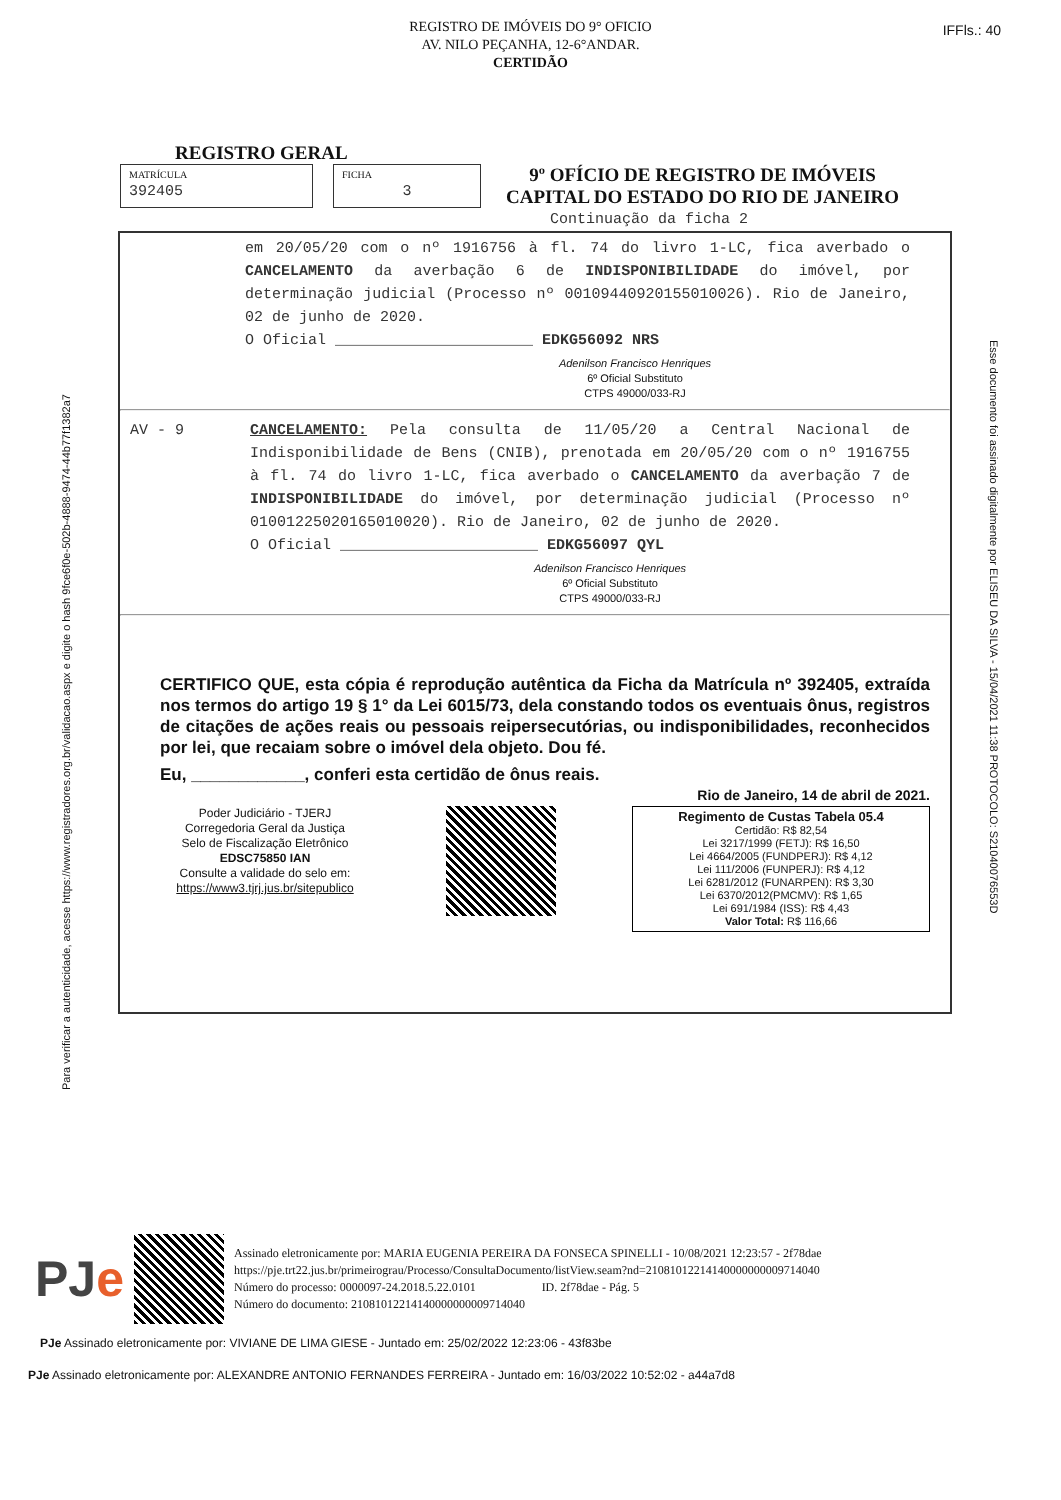IFFls.: 40
REGISTRO DE IMÓVEIS DO 9° OFICIO
AV. NILO PEÇANHA, 12-6°ANDAR.
CERTIDÃO
Para verificar a autenticidade, acesse https://www.registradores.org.br/validacao.aspx e digite o hash 9fce6f0e-502b-4888-9474-44b77f1382a7
Esse documento foi assinado digitalmente por ELISEU DA SILVA - 15/04/2021 11:38 PROTOCOLO: S21040076553D
REGISTRO GERAL
MATRÍCULA
392405
FICHA
3
9º OFÍCIO DE REGISTRO DE IMÓVEIS
CAPITAL DO ESTADO DO RIO DE JANEIRO
Continuação da ficha 2
em 20/05/20 com o nº 1916756 à fl. 74 do livro 1-LC, fica averbado o CANCELAMENTO da averbação 6 de INDISPONIBILIDADE do imóvel, por determinação judicial (Processo nº 00109440920155010026). Rio de Janeiro, 02 de junho de 2020.
O Oficial ______________________ EDKG56092 NRS
Adenilson Francisco Henriques
6º Oficial Substituto
CTPS 49000/033-RJ
AV - 9 CANCELAMENTO: Pela consulta de 11/05/20 a Central Nacional de Indisponibilidade de Bens (CNIB), prenotada em 20/05/20 com o nº 1916755 à fl. 74 do livro 1-LC, fica averbado o CANCELAMENTO da averbação 7 de INDISPONIBILIDADE do imóvel, por determinação judicial (Processo nº 01001225020165010020). Rio de Janeiro, 02 de junho de 2020.
O Oficial ______________________ EDKG56097 QYL
Adenilson Francisco Henriques
6º Oficial Substituto
CTPS 49000/033-RJ
CERTIFICO QUE, esta cópia é reprodução autêntica da Ficha da Matrícula nº 392405, extraída nos termos do artigo 19 § 1° da Lei 6015/73, dela constando todos os eventuais ônus, registros de citações de ações reais ou pessoais reipersecutórias, ou indisponibilidades, reconhecidos por lei, que recaiam sobre o imóvel dela objeto. Dou fé.
Eu, ____________, conferi esta certidão de ônus reais.
Rio de Janeiro, 14 de abril de 2021.
Poder Judiciário - TJERJ
Corregedoria Geral da Justiça
Selo de Fiscalização Eletrônico
EDSC75850 IAN
Consulte a validade do selo em:
https://www3.tjrj.jus.br/sitepublico
Regimento de Custas Tabela 05.4
Certidão: R$ 82,54
Lei 3217/1999 (FETJ): R$ 16,50
Lei 4664/2005 (FUNDPERJ): R$ 4,12
Lei 111/2006 (FUNPERJ): R$ 4,12
Lei 6281/2012 (FUNARPEN): R$ 3,30
Lei 6370/2012(PMCMV): R$ 1,65
Lei 691/1984 (ISS): R$ 4,43
Valor Total: R$ 116,66
PJe
Assinado eletronicamente por: MARIA EUGENIA PEREIRA DA FONSECA SPINELLI - 10/08/2021 12:23:57 - 2f78dae
https://pje.trt22.jus.br/primeirograu/Processo/ConsultaDocumento/listView.seam?nd=21081012214140000000009714040
Número do processo: 0000097-24.2018.5.22.0101 ID. 2f78dae - Pág. 5
Número do documento: 21081012214140000000009714040
PJe Assinado eletronicamente por: VIVIANE DE LIMA GIESE - Juntado em: 25/02/2022 12:23:06 - 43f83be
PJe Assinado eletronicamente por: ALEXANDRE ANTONIO FERNANDES FERREIRA - Juntado em: 16/03/2022 10:52:02 - a44a7d8